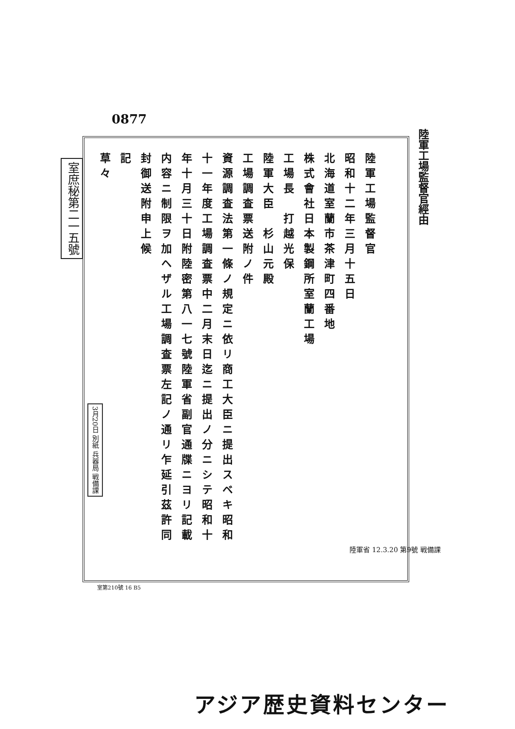0877
室庶秘第二一五號
陸軍工場監督官經由
陸軍工場監督官
昭和十二年三月十五日
北海道室蘭市茶津町四番地
株式會社日本製鋼所室蘭工場
工場長　打越光保
陸軍大臣　杉山元殿
工場調査票送附ノ件
資源調査法第一條ノ規定ニ依リ商工大臣ニ提出スベキ昭和十一年度工場調査票中二月末日迄ニ提出ノ分ニシテ昭和十年十月三十日附陸密第八一七號陸軍省副官通牒ニヨリ記載内容ニ制限ヲ加ヘザル工場調査票左記ノ通リ乍延引茲許同封御送附申上候
記
草々
3月20日 別紙 兵器局 戦備課
室第210號 16 B5
陸軍省 12.3.20 第9號 戦備課
アジア歴史資料センター